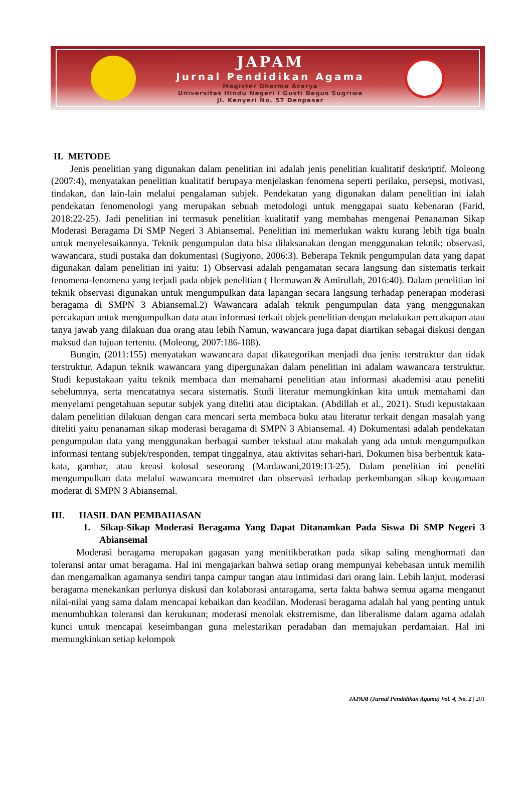JAPAM
Jurnal Pendidikan Agama
Magister Dharma Acarya
Universitas Hindu Negeri I Gusti Bagus Sugriwa
Jl. Kenyeri No. 57 Denpasar
II. METODE
Jenis penelitian yang digunakan dalam penelitian ini adalah jenis penelitian kualitatif deskriptif. Moleong (2007:4), menyatakan penelitian kualitatif berupaya menjelaskan fenomena seperti perilaku, persepsi, motivasi, tindakan, dan lain-lain melalui pengalaman subjek. Pendekatan yang digunakan dalam penelitian ini ialah pendekatan fenomenologi yang merupakan sebuah metodologi untuk menggapai suatu kebenaran (Farid, 2018:22-25). Jadi penelitian ini termasuk penelitian kualitatif yang membahas mengenai Penanaman Sikap Moderasi Beragama Di SMP Negeri 3 Abiansemal. Penelitian ini memerlukan waktu kurang lebih tiga bualn untuk menyelesaikannya. Teknik pengumpulan data bisa dilaksanakan dengan menggunakan teknik; observasi, wawancara, studi pustaka dan dokumentasi (Sugiyono, 2006:3). Beberapa Teknik pengumpulan data yang dapat digunakan dalam penelitian ini yaitu: 1) Observasi adalah pengamatan secara langsung dan sistematis terkait fenomena-fenomena yang terjadi pada objek penelitian ( Hermawan & Amirullah, 2016:40). Dalam penelitian ini teknik observasi digunakan untuk mengumpulkan data lapangan secara langsung terhadap penerapan moderasi beragama di SMPN 3 Abiansemal.2) Wawancara adalah teknik pengumpulan data yang menggunakan percakapan untuk mengumpulkan data atau informasi terkait objek penelitian dengan melakukan percakapan atau tanya jawab yang dilakuan dua orang atau lebih Namun, wawancara juga dapat diartikan sebagai diskusi dengan maksud dan tujuan tertentu. (Moleong, 2007:186-188).
Bungin, (2011:155) menyatakan wawancara dapat dikategorikan menjadi dua jenis: terstruktur dan tidak terstruktur. Adapun teknik wawancara yang dipergunakan dalam penelitian ini adalam wawancara terstruktur. Studi kepustakaan yaitu teknik membaca dan memahami penelitian atau informasi akademisi atau peneliti sebelumnya, serta mencatatnya secara sistematis. Studi literatur memungkinkan kita untuk memahami dan menyelami pengetahuan seputar subjek yang diteliti atau diciptakan. (Abdillah et al., 2021). Studi kepustakaan dalam penelitian dilakuan dengan cara mencari serta membaca buku atau literatur terkait dengan masalah yang diteliti yaitu penanaman sikap moderasi beragama di SMPN 3 Abiansemal. 4) Dokumentasi adalah pendekatan pengumpulan data yang menggunakan berbagai sumber tekstual atau makalah yang ada untuk mengumpulkan informasi tentang subjek/responden, tempat tinggalnya, atau aktivitas sehari-hari. Dokumen bisa berbentuk kata-kata, gambar, atau kreasi kolosal seseorang (Mardawani,2019:13-25). Dalam penelitian ini peneliti mengumpulkan data melalui wawancara memotret dan observasi terhadap perkembangan sikap keagamaan moderat di SMPN 3 Abiansemal.
III. HASIL DAN PEMBAHASAN
1. Sikap-Sikap Moderasi Beragama Yang Dapat Ditanamkan Pada Siswa Di SMP Negeri 3 Abiansemal
Moderasi beragama merupakan gagasan yang menitikberatkan pada sikap saling menghormati dan toleransi antar umat beragama. Hal ini mengajarkan bahwa setiap orang mempunyai kebebasan untuk memilih dan mengamalkan agamanya sendiri tanpa campur tangan atau intimidasi dari orang lain. Lebih lanjut, moderasi beragama menekankan perlunya diskusi dan kolaborasi antaragama, serta fakta bahwa semua agama menganut nilai-nilai yang sama dalam mencapai kebaikan dan keadilan. Moderasi beragama adalah hal yang penting untuk menumbuhkan toleransi dan kerukunan; moderasi menolak ekstremisme, dan liberalisme dalam agama adalah kunci untuk mencapai keseimbangan guna melestarikan peradaban dan memajukan perdamaian. Hal ini memungkinkan setiap kelompok
JAPAM (Jurnal Pendidikan Agama) Vol. 4, No. 2 | 201